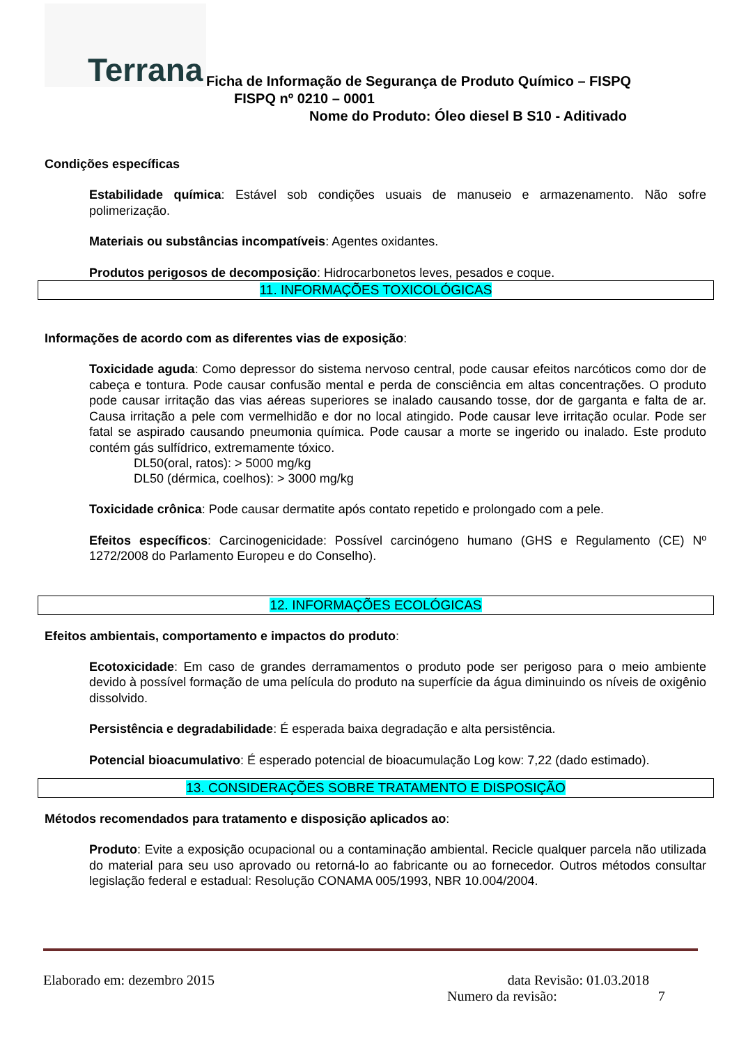Terrana
Ficha de Informação de Segurança de Produto Químico – FISPQ
FISPQ nº 0210 – 0001
Nome do Produto: Óleo diesel B S10 - Aditivado
Condições específicas
Estabilidade química: Estável sob condições usuais de manuseio e armazenamento. Não sofre polimerização.
Materiais ou substâncias incompatíveis: Agentes oxidantes.
Produtos perigosos de decomposição: Hidrocarbonetos leves, pesados e coque.
11. INFORMAÇÕES TOXICOLÓGICAS
Informações de acordo com as diferentes vias de exposição:
Toxicidade aguda: Como depressor do sistema nervoso central, pode causar efeitos narcóticos como dor de cabeça e tontura. Pode causar confusão mental e perda de consciência em altas concentrações. O produto pode causar irritação das vias aéreas superiores se inalado causando tosse, dor de garganta e falta de ar. Causa irritação a pele com vermelhidão e dor no local atingido. Pode causar leve irritação ocular. Pode ser fatal se aspirado causando pneumonia química. Pode causar a morte se ingerido ou inalado. Este produto contém gás sulfídrico, extremamente tóxico.
DL50(oral, ratos): > 5000 mg/kg
DL50 (dérmica, coelhos): > 3000 mg/kg
Toxicidade crônica: Pode causar dermatite após contato repetido e prolongado com a pele.
Efeitos específicos: Carcinogenicidade: Possível carcinógeno humano (GHS e Regulamento (CE) Nº 1272/2008 do Parlamento Europeu e do Conselho).
12. INFORMAÇÕES ECOLÓGICAS
Efeitos ambientais, comportamento e impactos do produto:
Ecotoxicidade: Em caso de grandes derramamentos o produto pode ser perigoso para o meio ambiente devido à possível formação de uma película do produto na superfície da água diminuindo os níveis de oxigênio dissolvido.
Persistência e degradabilidade: É esperada baixa degradação e alta persistência.
Potencial bioacumulativo: É esperado potencial de bioacumulação Log kow: 7,22 (dado estimado).
13. CONSIDERAÇÕES SOBRE TRATAMENTO E DISPOSIÇÃO
Métodos recomendados para tratamento e disposição aplicados ao:
Produto: Evite a exposição ocupacional ou a contaminação ambiental. Recicle qualquer parcela não utilizada do material para seu uso aprovado ou retorná-lo ao fabricante ou ao fornecedor. Outros métodos consultar legislação federal e estadual: Resolução CONAMA 005/1993, NBR 10.004/2004.
Elaborado em: dezembro 2015 data Revisão: 01.03.2018
Numero da revisão: 7